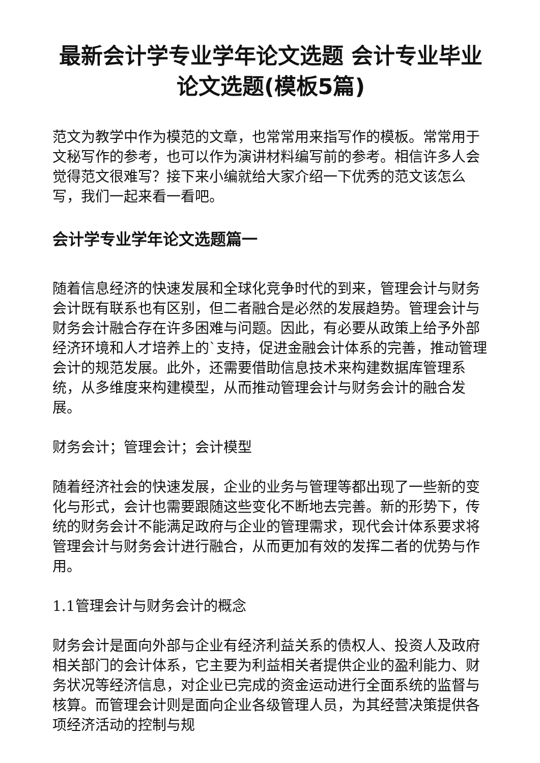最新会计学专业学年论文选题 会计专业毕业论文选题(模板5篇)
范文为教学中作为模范的文章，也常常用来指写作的模板。常常用于文秘写作的参考，也可以作为演讲材料编写前的参考。相信许多人会觉得范文很难写？接下来小编就给大家介绍一下优秀的范文该怎么写，我们一起来看一看吧。
会计学专业学年论文选题篇一
随着信息经济的快速发展和全球化竞争时代的到来，管理会计与财务会计既有联系也有区别，但二者融合是必然的发展趋势。管理会计与财务会计融合存在许多困难与问题。因此，有必要从政策上给予外部经济环境和人才培养上的`支持，促进金融会计体系的完善，推动管理会计的规范发展。此外，还需要借助信息技术来构建数据库管理系统，从多维度来构建模型，从而推动管理会计与财务会计的融合发展。
财务会计；管理会计；会计模型
随着经济社会的快速发展，企业的业务与管理等都出现了一些新的变化与形式，会计也需要跟随这些变化不断地去完善。新的形势下，传统的财务会计不能满足政府与企业的管理需求，现代会计体系要求将管理会计与财务会计进行融合，从而更加有效的发挥二者的优势与作用。
1.1管理会计与财务会计的概念
财务会计是面向外部与企业有经济利益关系的债权人、投资人及政府相关部门的会计体系，它主要为利益相关者提供企业的盈利能力、财务状况等经济信息，对企业已完成的资金运动进行全面系统的监督与核算。而管理会计则是面向企业各级管理人员，为其经营决策提供各项经济活动的控制与规